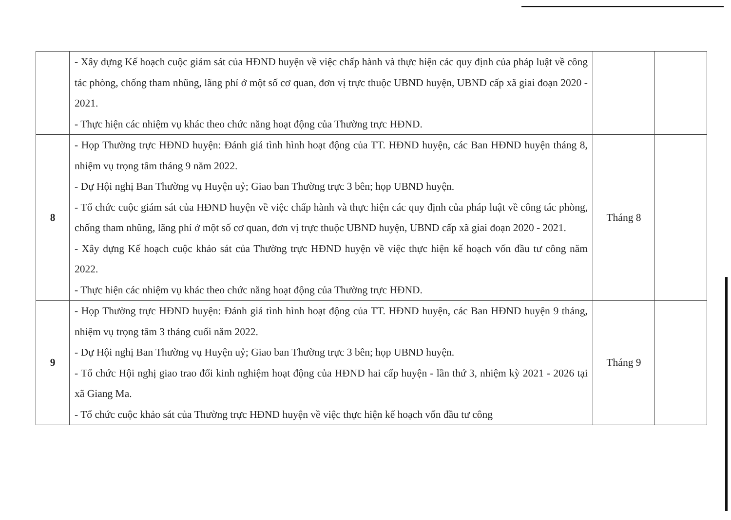| | - Xây dựng Kế hoạch cuộc giám sát của HĐND huyện về việc chấp hành và thực hiện các quy định của pháp luật về công tác phòng, chống tham nhũng, lãng phí ở một số cơ quan, đơn vị trực thuộc UBND huyện, UBND cấp xã giai đoạn 2020 - 2021. - Thực hiện các nhiệm vụ khác theo chức năng hoạt động của Thường trực HĐND. | | |
| 8 | - Họp Thường trực HĐND huyện: Đánh giá tình hình hoạt động của TT. HĐND huyện, các Ban HĐND huyện tháng 8, nhiệm vụ trọng tâm tháng 9 năm 2022. - Dự Hội nghị Ban Thường vụ Huyện uỷ; Giao ban Thường trực 3 bên; họp UBND huyện. - Tổ chức cuộc giám sát của HĐND huyện về việc chấp hành và thực hiện các quy định của pháp luật về công tác phòng, chống tham nhũng, lãng phí ở một số cơ quan, đơn vị trực thuộc UBND huyện, UBND cấp xã giai đoạn 2020 - 2021. - Xây dựng Kế hoạch cuộc khảo sát của Thường trực HĐND huyện về việc thực hiện kế hoạch vốn đầu tư công năm 2022. - Thực hiện các nhiệm vụ khác theo chức năng hoạt động của Thường trực HĐND. | Tháng 8 | |
| 9 | - Họp Thường trực HĐND huyện: Đánh giá tình hình hoạt động của TT. HĐND huyện, các Ban HĐND huyện 9 tháng, nhiệm vụ trọng tâm 3 tháng cuối năm 2022. - Dự Hội nghị Ban Thường vụ Huyện uỷ; Giao ban Thường trực 3 bên; họp UBND huyện. - Tổ chức Hội nghị giao trao đổi kinh nghiệm hoạt động của HĐND hai cấp huyện - lần thứ 3, nhiệm kỳ 2021 - 2026 tại xã Giang Ma. - Tổ chức cuộc khảo sát của Thường trực HĐND huyện về việc thực hiện kế hoạch vốn đầu tư công | Tháng 9 | |